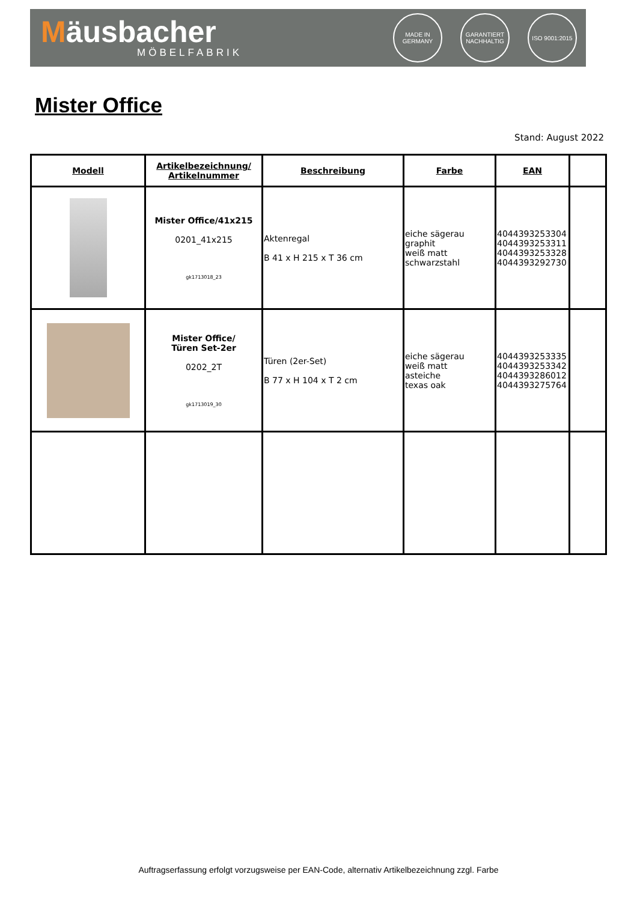Mäusbacher
MÖBELFABRIK
MADE IN GERMANY
GARANTIERT NACHHALTIG
ISO 9001:2015
Mister Office
Stand: August 2022
| Modell | Artikelbezeichnung/ Artikelnummer | Beschreibung | Farbe | EAN | |
| --- | --- | --- | --- | --- | --- |
| | Mister Office/41x215 0201_41x215 gk1713018_23 | Aktenregal B 41 x H 215 x T 36 cm | eiche sägerau graphit weiß matt schwarzstahl | 4044393253304 4044393253311 4044393253328 4044393292730 | |
| | Mister Office/ Türen Set-2er 0202_2T gk1713019_30 | Türen (2er-Set) B 77 x H 104 x T 2 cm | eiche sägerau weiß matt asteiche texas oak | 4044393253335 4044393253342 4044393286012 4044393275764 | |
Auftragserfassung erfolgt vorzugsweise per EAN-Code, alternativ Artikelbezeichnung zzgl. Farbe